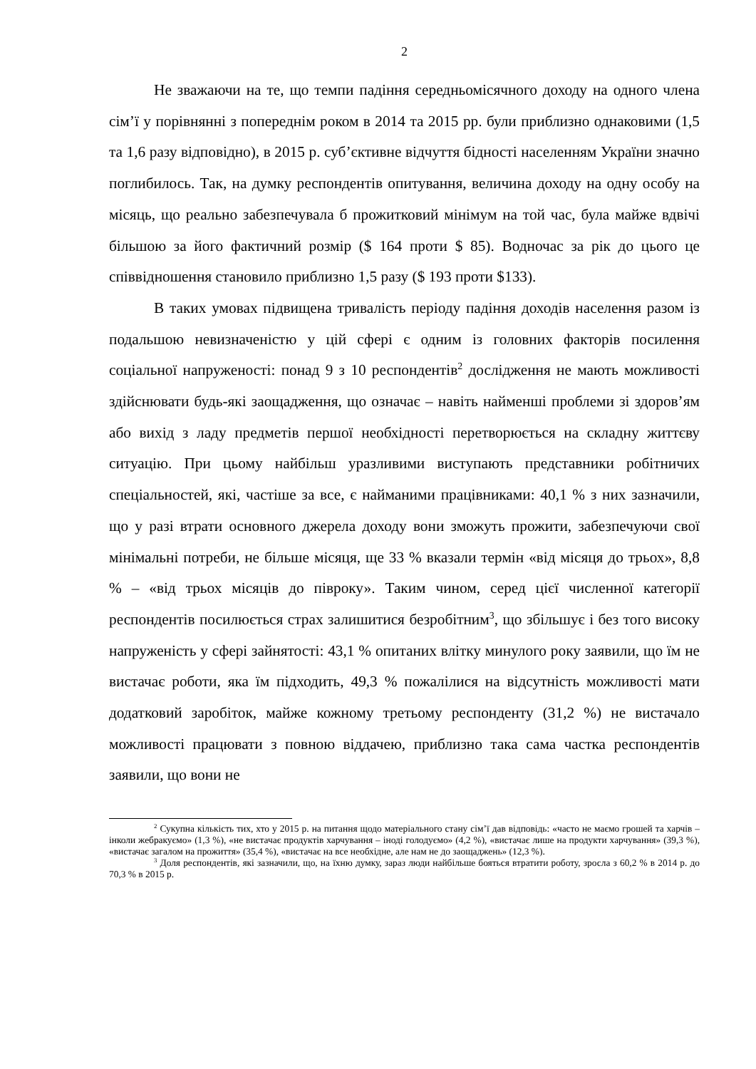2
Не зважаючи на те, що темпи падіння середньомісячного доходу на одного члена сім’ї у порівнянні з попереднім роком в 2014 та 2015 рр. були приблизно однаковими (1,5 та 1,6 разу відповідно), в 2015 р. суб’єктивне відчуття бідності населенням України значно поглибилось. Так, на думку респондентів опитування, величина доходу на одну особу на місяць, що реально забезпечувала б прожитковий мінімум на той час, була майже вдвічі більшою за його фактичний розмір ($ 164 проти $ 85). Водночас за рік до цього це співвідношення становило приблизно 1,5 разу ($ 193 проти $133).
В таких умовах підвищена тривалість періоду падіння доходів населення разом із подальшою невизначеністю у цій сфері є одним із головних факторів посилення соціальної напруженості: понад 9 з 10 респондентів<sup>2</sup> дослідження не мають можливості здійснювати будь-які заощадження, що означає – навіть найменші проблеми зі здоров’ям або вихід з ладу предметів першої необхідності перетворюється на складну життєву ситуацію. При цьому найбільш уразливими виступають представники робітничих спеціальностей, які, частіше за все, є найманими працівниками: 40,1 % з них зазначили, що у разі втрати основного джерела доходу вони зможуть прожити, забезпечуючи свої мінімальні потреби, не більше місяця, ще 33 % вказали термін «від місяця до трьох», 8,8 % – «від трьох місяців до півроку». Таким чином, серед цієї численної категорії респондентів посилюється страх залишитися безробітним<sup>3</sup>, що збільшує і без того високу напруженість у сфері зайнятості: 43,1 % опитаних влітку минулого року заявили, що їм не вистачає роботи, яка їм підходить, 49,3 % пожалілися на відсутність можливості мати додатковий заробіток, майже кожному третьому респонденту (31,2 %) не вистачало можливості працювати з повною віддачею, приблизно така сама частка респондентів заявили, що вони не
<sup>2</sup> Сукупна кількість тих, хто у 2015 р. на питання щодо матеріального стану сім’ї дав відповідь: «часто не маємо грошей та харчів – інколи жебракуємо» (1,3 %), «не вистачає продуктів харчування – іноді голодуємо» (4,2 %), «вистачає лише на продукти харчування» (39,3 %), «вистачає загалом на прожиття» (35,4 %), «вистачає на все необхідне, але нам не до заощаджень» (12,3 %).
<sup>3</sup> Доля респондентів, які зазначили, що, на їхню думку, зараз люди найбільше бояться втратити роботу, зросла з 60,2 % в 2014 р. до 70,3 % в 2015 р.